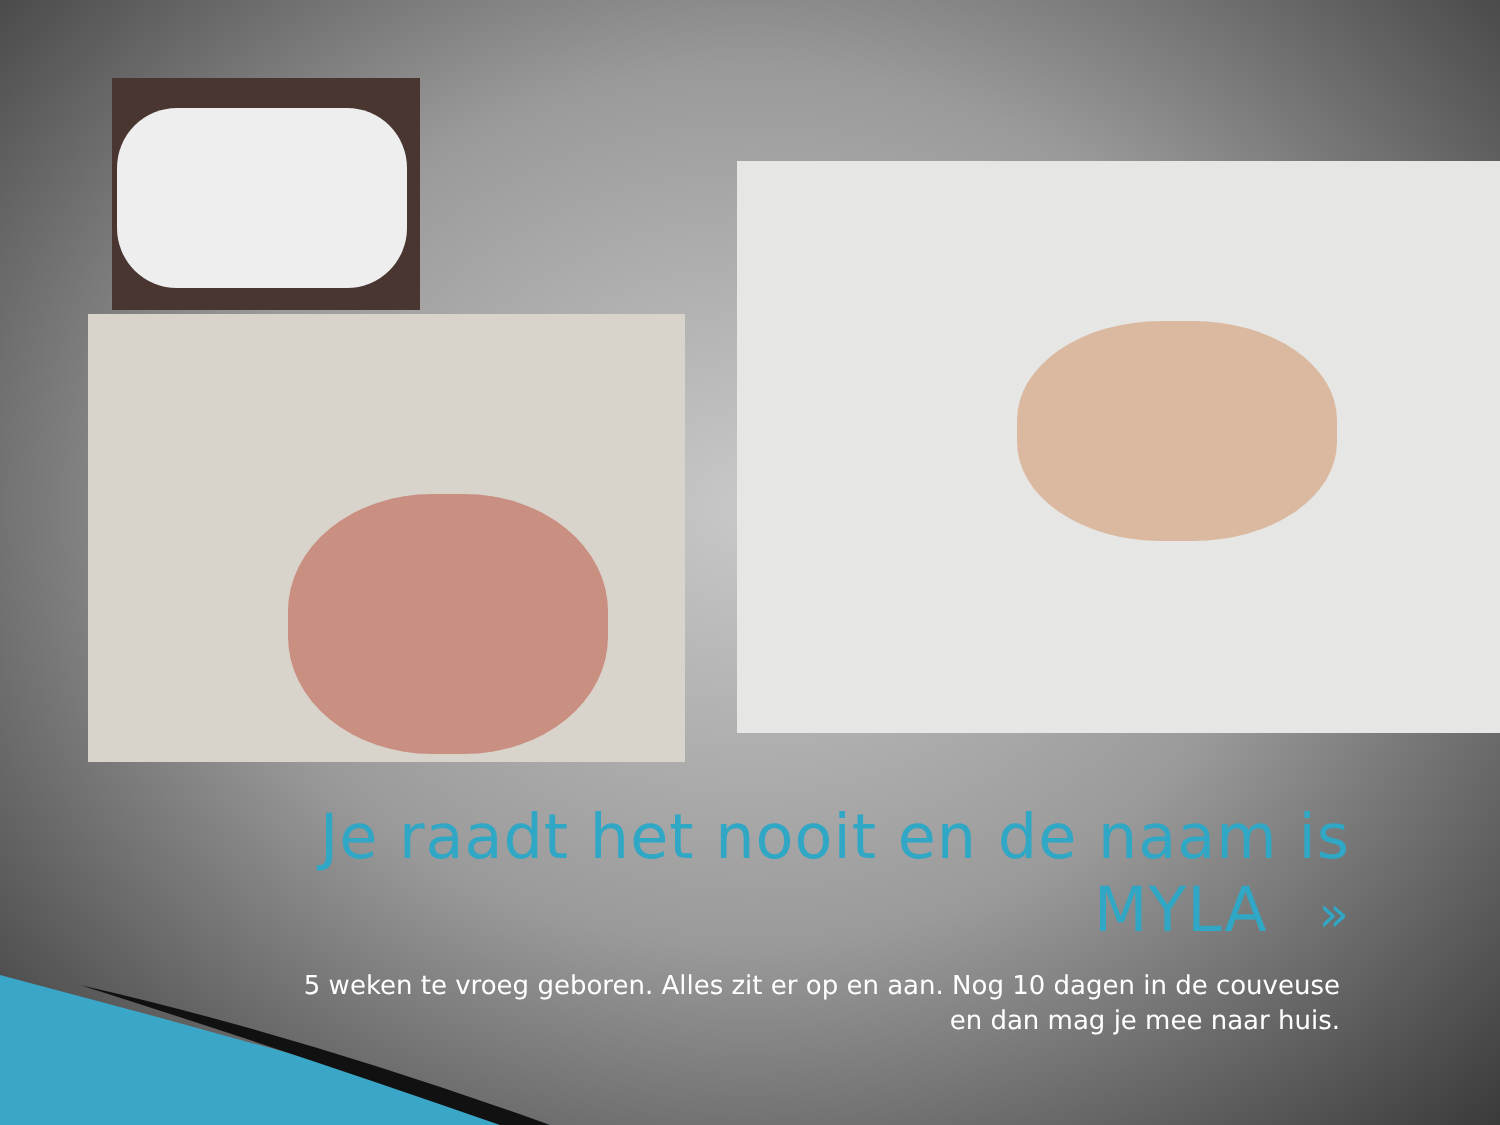Je raadt het nooit en de naam is MYLA »
5 weken te vroeg geboren. Alles zit er op en aan. Nog 10 dagen in de couveuse
en dan mag je mee naar huis.